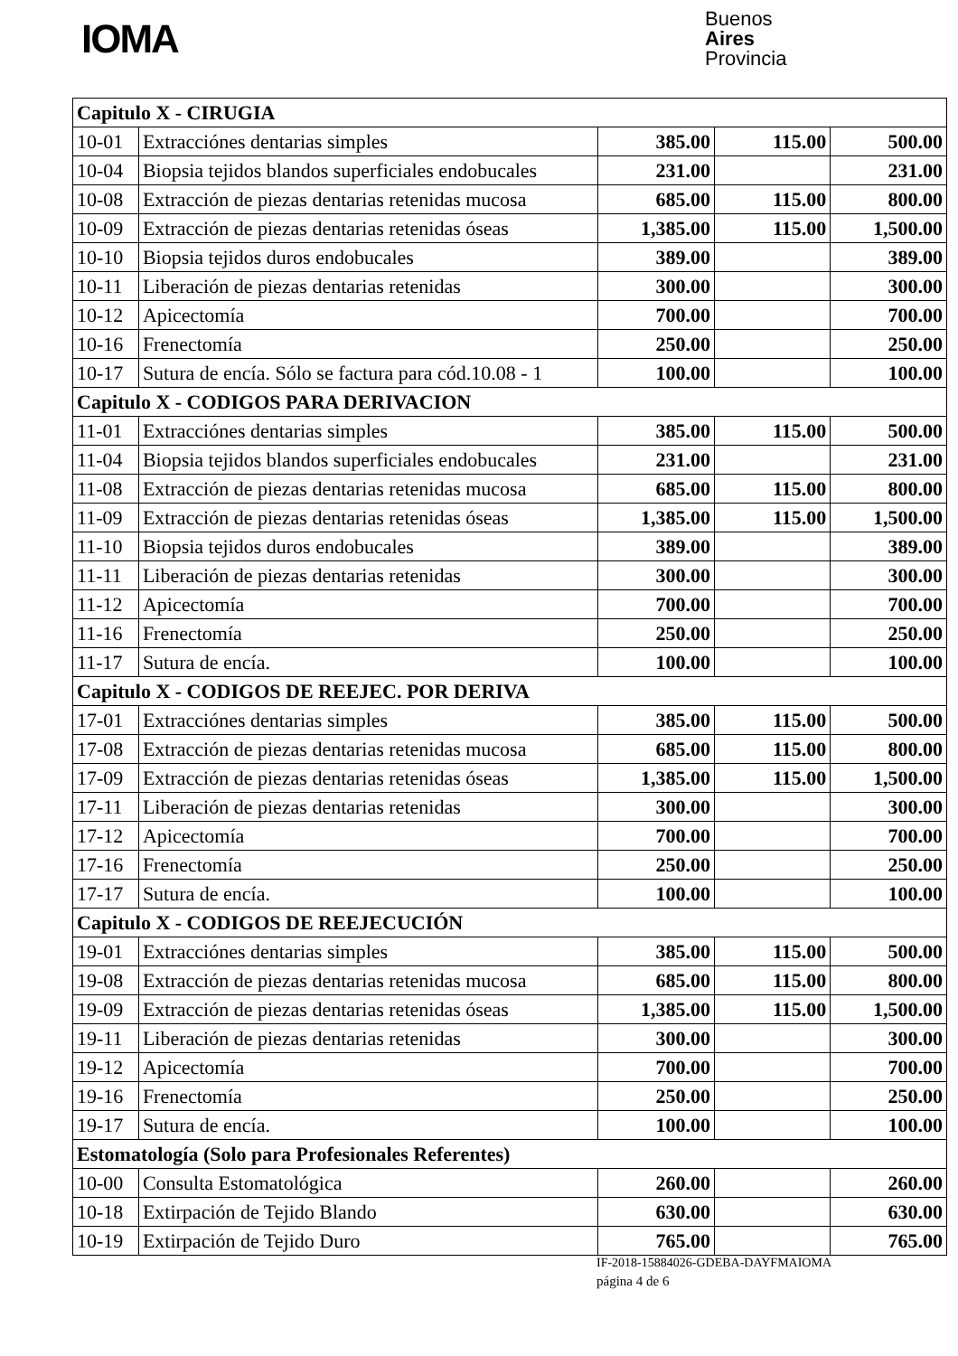IOMA
Buenos
Aires
Provincia
| Capitulo X - CIRUGIA | | | | |
| 10-01 | Extracciónes dentarias simples | 385.00 | 115.00 | 500.00 |
| 10-04 | Biopsia tejidos blandos superficiales endobucales | 231.00 | | 231.00 |
| 10-08 | Extracción de piezas dentarias retenidas mucosa | 685.00 | 115.00 | 800.00 |
| 10-09 | Extracción de piezas dentarias retenidas óseas | 1,385.00 | 115.00 | 1,500.00 |
| 10-10 | Biopsia tejidos duros endobucales | 389.00 | | 389.00 |
| 10-11 | Liberación de piezas dentarias retenidas | 300.00 | | 300.00 |
| 10-12 | Apicectomía | 700.00 | | 700.00 |
| 10-16 | Frenectomía | 250.00 | | 250.00 |
| 10-17 | Sutura de encía. Sólo se factura para cód.10.08 - 1 | 100.00 | | 100.00 |
| Capitulo X - CODIGOS PARA DERIVACION | | | | |
| 11-01 | Extracciónes dentarias simples | 385.00 | 115.00 | 500.00 |
| 11-04 | Biopsia tejidos blandos superficiales endobucales | 231.00 | | 231.00 |
| 11-08 | Extracción de piezas dentarias retenidas mucosa | 685.00 | 115.00 | 800.00 |
| 11-09 | Extracción de piezas dentarias retenidas óseas | 1,385.00 | 115.00 | 1,500.00 |
| 11-10 | Biopsia tejidos duros endobucales | 389.00 | | 389.00 |
| 11-11 | Liberación de piezas dentarias retenidas | 300.00 | | 300.00 |
| 11-12 | Apicectomía | 700.00 | | 700.00 |
| 11-16 | Frenectomía | 250.00 | | 250.00 |
| 11-17 | Sutura de encía. | 100.00 | | 100.00 |
| Capitulo X - CODIGOS DE REEJEC. POR DERIVA | | | | |
| 17-01 | Extracciónes dentarias simples | 385.00 | 115.00 | 500.00 |
| 17-08 | Extracción de piezas dentarias retenidas mucosa | 685.00 | 115.00 | 800.00 |
| 17-09 | Extracción de piezas dentarias retenidas óseas | 1,385.00 | 115.00 | 1,500.00 |
| 17-11 | Liberación de piezas dentarias retenidas | 300.00 | | 300.00 |
| 17-12 | Apicectomía | 700.00 | | 700.00 |
| 17-16 | Frenectomía | 250.00 | | 250.00 |
| 17-17 | Sutura de encía. | 100.00 | | 100.00 |
| Capitulo X - CODIGOS DE REEJECUCIÓN | | | | |
| 19-01 | Extracciónes dentarias simples | 385.00 | 115.00 | 500.00 |
| 19-08 | Extracción de piezas dentarias retenidas mucosa | 685.00 | 115.00 | 800.00 |
| 19-09 | Extracción de piezas dentarias retenidas óseas | 1,385.00 | 115.00 | 1,500.00 |
| 19-11 | Liberación de piezas dentarias retenidas | 300.00 | | 300.00 |
| 19-12 | Apicectomía | 700.00 | | 700.00 |
| 19-16 | Frenectomía | 250.00 | | 250.00 |
| 19-17 | Sutura de encía. | 100.00 | | 100.00 |
| Estomatología (Solo para Profesionales Referentes) | | | | |
| 10-00 | Consulta Estomatológica | 260.00 | | 260.00 |
| 10-18 | Extirpación de Tejido Blando | 630.00 | | 630.00 |
| 10-19 | Extirpación de Tejido Duro | 765.00 | | 765.00 |
IF-2018-15884026-GDEBA-DAYFMAIOMA
página 4 de 6